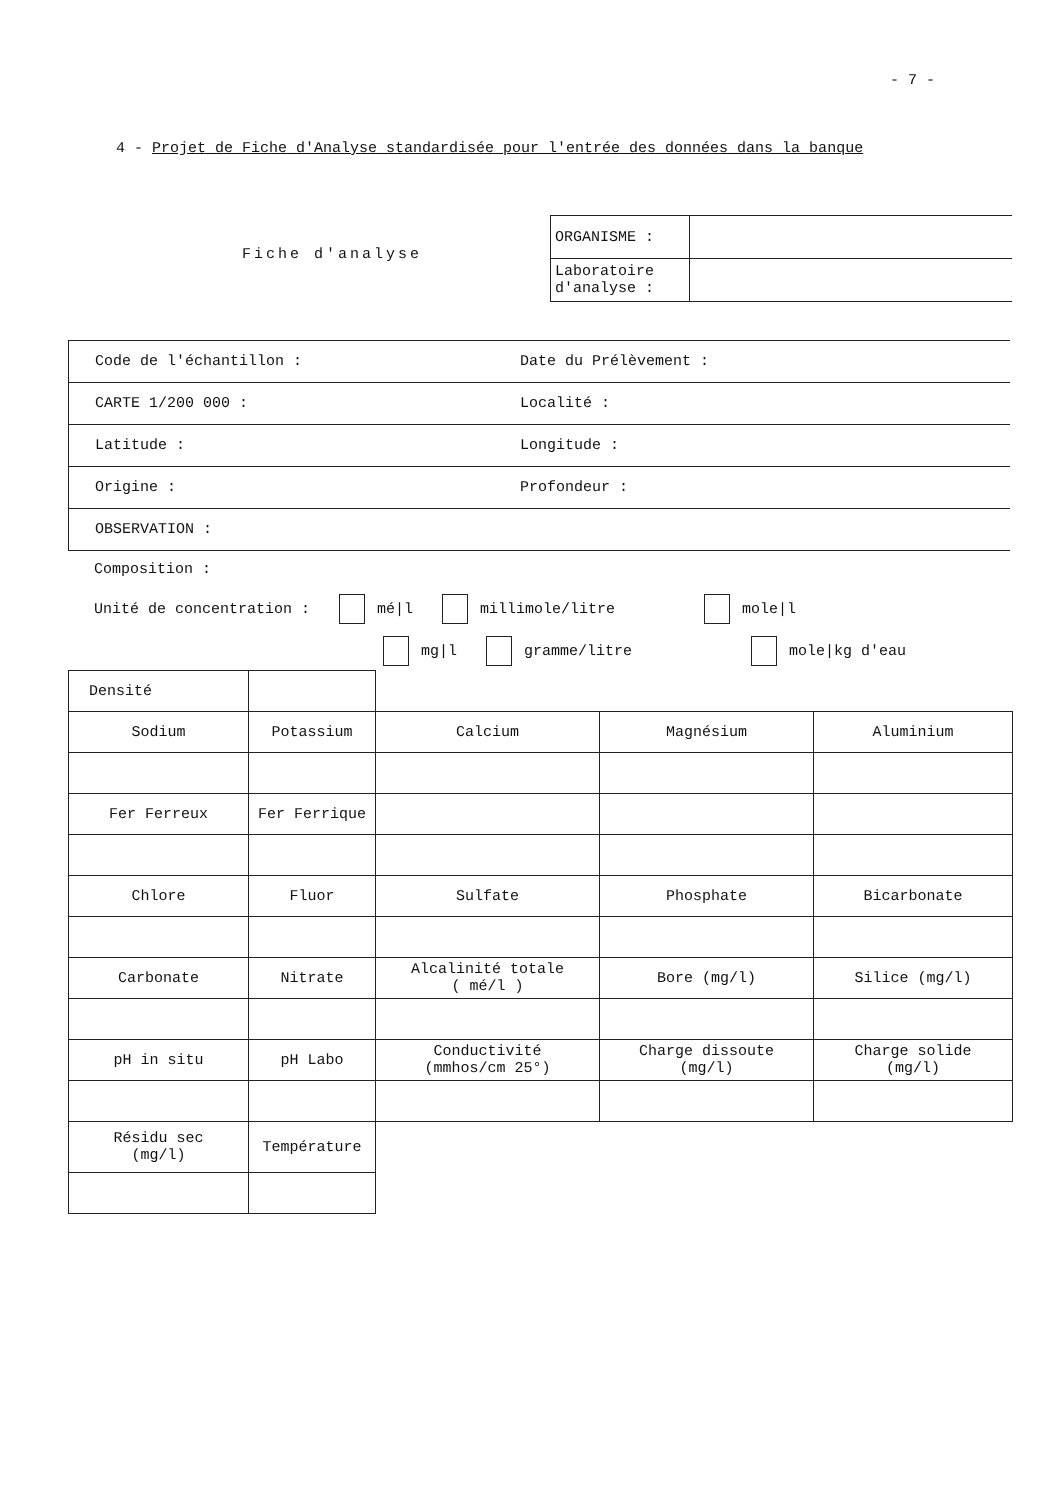- 7 -
4 - Projet de Fiche d'Analyse standardisée pour l'entrée des données dans la banque
Fiche d'analyse
| ORGANISME : | |
| Laboratoire d'analyse : | |
Code de l'échantillon : Date du Prélèvement :
CARTE 1/200 000 : Localité :
Latitude : Longitude :
Origine : Profondeur :
OBSERVATION :
Composition :
Unité de concentration : mé|l millimole/litre mole|l
mg|l gramme/litre mole|kg d'eau
| Densité | | | | |
| Sodium | Potassium | Calcium | Magnésium | Aluminium |
| Fer Ferreux | Fer Ferrique | | | |
| Chlore | Fluor | Sulfate | Phosphate | Bicarbonate |
| Carbonate | Nitrate | Alcalinité totale ( mé/l ) | Bore (mg/l) | Silice (mg/l) |
| pH in situ | pH Labo | Conductivité (mmhos/cm 25°) | Charge dissoute (mg/l) | Charge solide (mg/l) |
| Résidu sec (mg/l) | Température | | | |